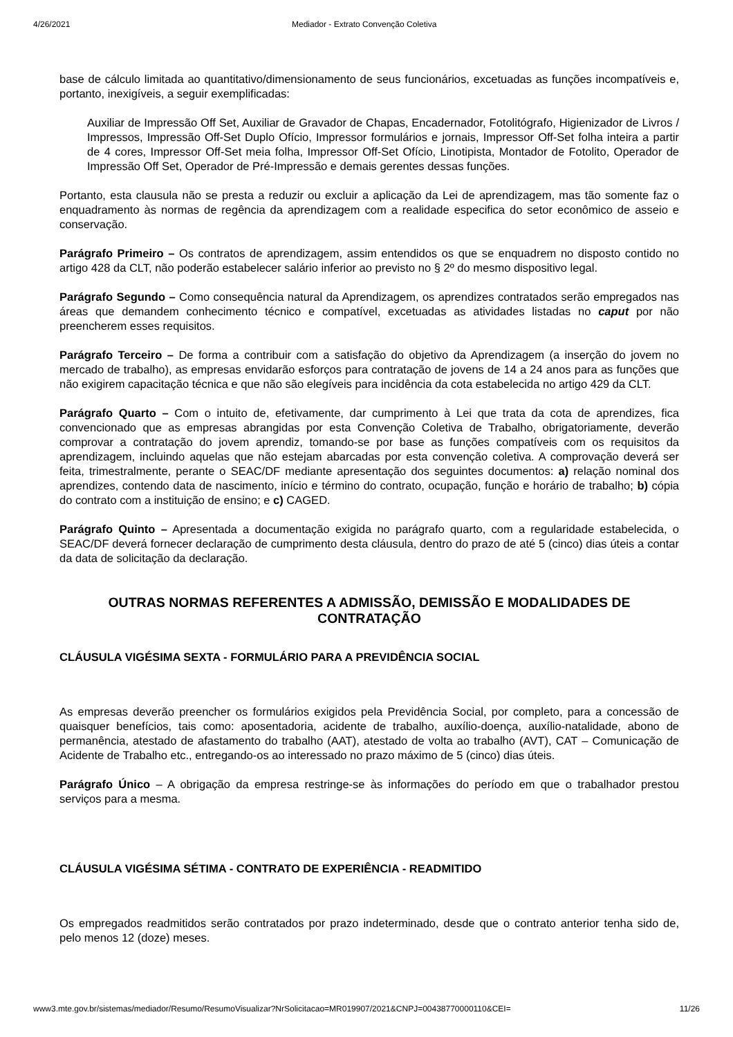4/26/2021 Mediador - Extrato Convenção Coletiva
base de cálculo limitada ao quantitativo/dimensionamento de seus funcionários, excetuadas as funções incompatíveis e, portanto, inexigíveis, a seguir exemplificadas:
Auxiliar de Impressão Off Set, Auxiliar de Gravador de Chapas, Encadernador, Fotolitógrafo, Higienizador de Livros / Impressos, Impressão Off-Set Duplo Ofício, Impressor formulários e jornais, Impressor Off-Set folha inteira a partir de 4 cores, Impressor Off-Set meia folha, Impressor Off-Set Ofício, Linotipista, Montador de Fotolito, Operador de Impressão Off Set, Operador de Pré-Impressão e demais gerentes dessas funções.
Portanto, esta clausula não se presta a reduzir ou excluir a aplicação da Lei de aprendizagem, mas tão somente faz o enquadramento às normas de regência da aprendizagem com a realidade especifica do setor econômico de asseio e conservação.
Parágrafo Primeiro – Os contratos de aprendizagem, assim entendidos os que se enquadrem no disposto contido no artigo 428 da CLT, não poderão estabelecer salário inferior ao previsto no § 2º do mesmo dispositivo legal.
Parágrafo Segundo – Como consequência natural da Aprendizagem, os aprendizes contratados serão empregados nas áreas que demandem conhecimento técnico e compatível, excetuadas as atividades listadas no caput por não preencherem esses requisitos.
Parágrafo Terceiro – De forma a contribuir com a satisfação do objetivo da Aprendizagem (a inserção do jovem no mercado de trabalho), as empresas envidarão esforços para contratação de jovens de 14 a 24 anos para as funções que não exigirem capacitação técnica e que não são elegíveis para incidência da cota estabelecida no artigo 429 da CLT.
Parágrafo Quarto – Com o intuito de, efetivamente, dar cumprimento à Lei que trata da cota de aprendizes, fica convencionado que as empresas abrangidas por esta Convenção Coletiva de Trabalho, obrigatoriamente, deverão comprovar a contratação do jovem aprendiz, tomando-se por base as funções compatíveis com os requisitos da aprendizagem, incluindo aquelas que não estejam abarcadas por esta convenção coletiva. A comprovação deverá ser feita, trimestralmente, perante o SEAC/DF mediante apresentação dos seguintes documentos: a) relação nominal dos aprendizes, contendo data de nascimento, início e término do contrato, ocupação, função e horário de trabalho; b) cópia do contrato com a instituição de ensino; e c) CAGED.
Parágrafo Quinto – Apresentada a documentação exigida no parágrafo quarto, com a regularidade estabelecida, o SEAC/DF deverá fornecer declaração de cumprimento desta cláusula, dentro do prazo de até 5 (cinco) dias úteis a contar da data de solicitação da declaração.
OUTRAS NORMAS REFERENTES A ADMISSÃO, DEMISSÃO E MODALIDADES DE CONTRATAÇÃO
CLÁUSULA VIGÉSIMA SEXTA - FORMULÁRIO PARA A PREVIDÊNCIA SOCIAL
As empresas deverão preencher os formulários exigidos pela Previdência Social, por completo, para a concessão de quaisquer benefícios, tais como: aposentadoria, acidente de trabalho, auxílio-doença, auxílio-natalidade, abono de permanência, atestado de afastamento do trabalho (AAT), atestado de volta ao trabalho (AVT), CAT – Comunicação de Acidente de Trabalho etc., entregando-os ao interessado no prazo máximo de 5 (cinco) dias úteis.
Parágrafo Único – A obrigação da empresa restringe-se às informações do período em que o trabalhador prestou serviços para a mesma.
CLÁUSULA VIGÉSIMA SÉTIMA - CONTRATO DE EXPERIÊNCIA - READMITIDO
Os empregados readmitidos serão contratados por prazo indeterminado, desde que o contrato anterior tenha sido de, pelo menos 12 (doze) meses.
www3.mte.gov.br/sistemas/mediador/Resumo/ResumoVisualizar?NrSolicitacao=MR019907/2021&CNPJ=00438770000110&CEI= 11/26